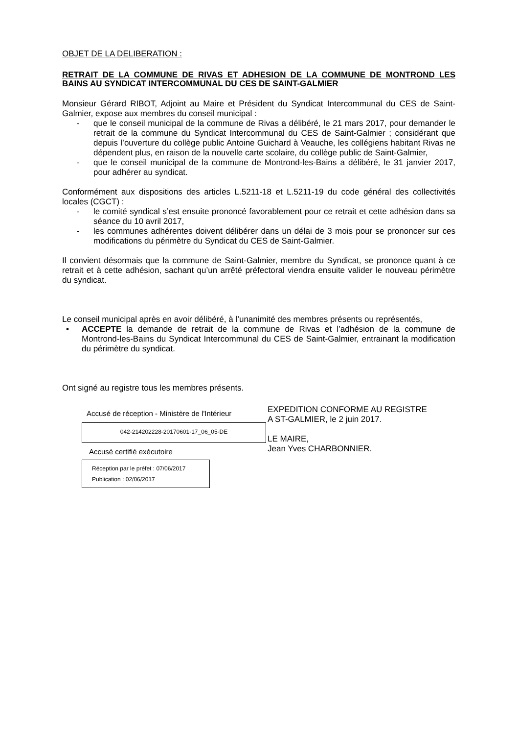OBJET DE LA DELIBERATION :
RETRAIT DE LA COMMUNE DE RIVAS ET ADHESION DE LA COMMUNE DE MONTROND LES BAINS AU SYNDICAT INTERCOMMUNAL DU CES DE SAINT-GALMIER
Monsieur Gérard RIBOT, Adjoint au Maire et Président du Syndicat Intercommunal du CES de Saint-Galmier, expose aux membres du conseil municipal :
- que le conseil municipal de la commune de Rivas a délibéré, le 21 mars 2017, pour demander le retrait de la commune du Syndicat Intercommunal du CES de Saint-Galmier ; considérant que depuis l’ouverture du collège public Antoine Guichard à Veauche, les collégiens habitant Rivas ne dépendent plus, en raison de la nouvelle carte scolaire, du collège public de Saint-Galmier,
- que le conseil municipal de la commune de Montrond-les-Bains a délibéré, le 31 janvier 2017, pour adhérer au syndicat.
Conformément aux dispositions des articles L.5211-18 et L.5211-19 du code général des collectivités locales (CGCT) :
- le comité syndical s’est ensuite prononcé favorablement pour ce retrait et cette adhésion dans sa séance du 10 avril 2017,
- les communes adhérentes doivent délibérer dans un délai de 3 mois pour se prononcer sur ces modifications du périmètre du Syndicat du CES de Saint-Galmier.
Il convient désormais que la commune de Saint-Galmier, membre du Syndicat, se prononce quant à ce retrait et à cette adhésion, sachant qu’un arrêté préfectoral viendra ensuite valider le nouveau périmètre du syndicat.
Le conseil municipal après en avoir délibéré, à l’unanimité des membres présents ou représentés,
▪ ACCEPTE la demande de retrait de la commune de Rivas et l’adhésion de la commune de Montrond-les-Bains du Syndicat Intercommunal du CES de Saint-Galmier, entrainant la modification du périmètre du syndicat.
Ont signé au registre tous les membres présents.
Accusé de réception - Ministère de l'Intérieur
042-214202228-20170601-17_06_05-DE
Accusé certifié exécutoire
Réception par le préfet : 07/06/2017
Publication : 02/06/2017
EXPEDITION CONFORME AU REGISTRE
A ST-GALMIER, le 2 juin 2017.
LE MAIRE,
Jean Yves CHARBONNIER.